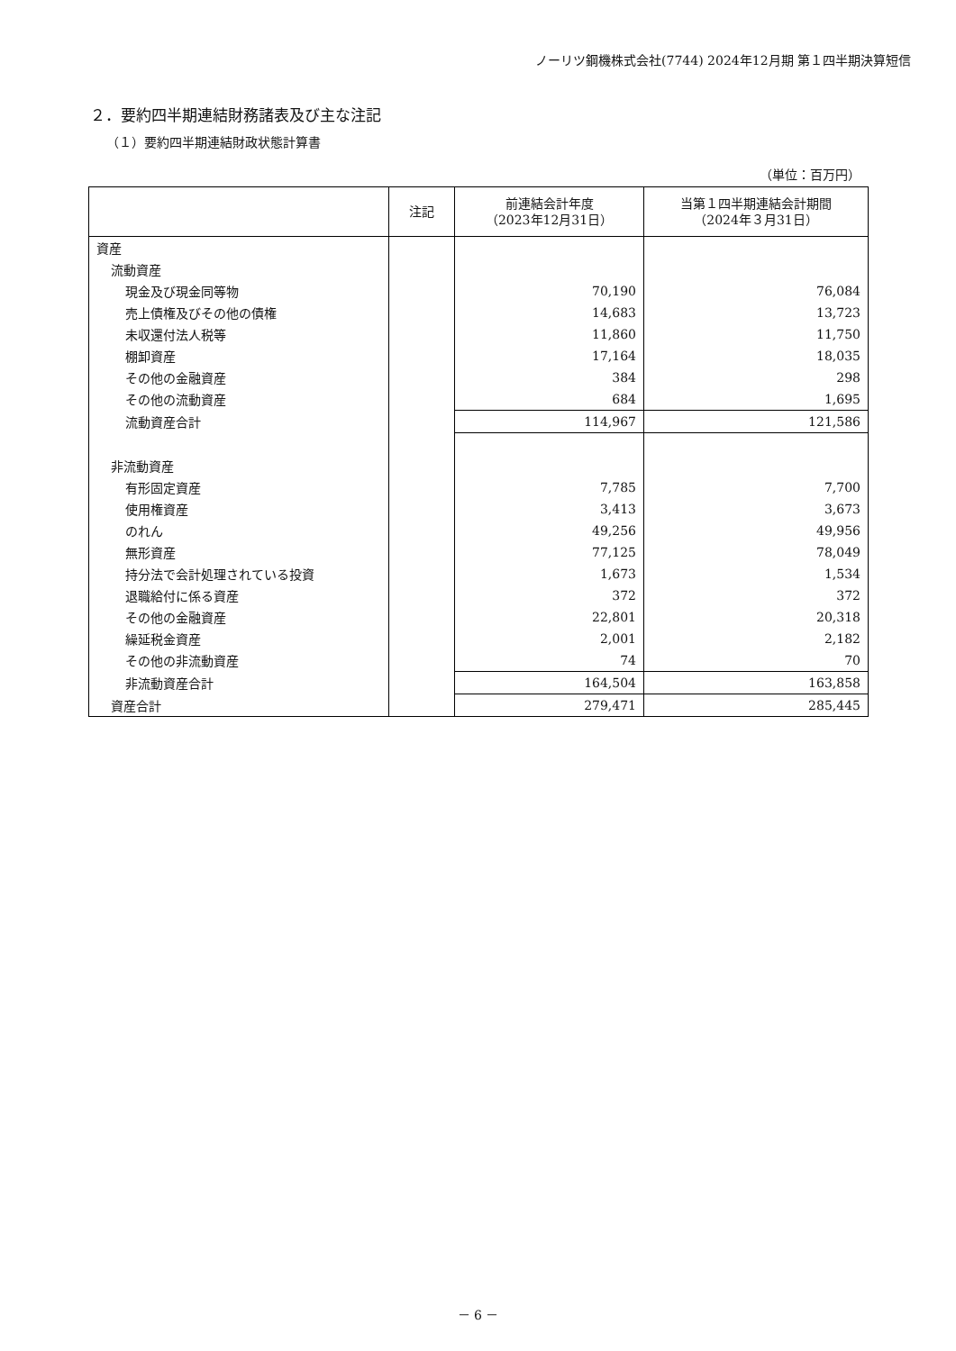ノーリツ鋼機株式会社(7744) 2024年12月期 第１四半期決算短信
２．要約四半期連結財務諸表及び主な注記
（１）要約四半期連結財政状態計算書
（単位：百万円）
| | 注記 | 前連結会計年度 （2023年12月31日） | 当第１四半期連結会計期間 （2024年３月31日） |
| --- | --- | --- | --- |
| 資産 | | | |
| 流動資産 | | | |
| 現金及び現金同等物 | | 70,190 | 76,084 |
| 売上債権及びその他の債権 | | 14,683 | 13,723 |
| 未収還付法人税等 | | 11,860 | 11,750 |
| 棚卸資産 | | 17,164 | 18,035 |
| その他の金融資産 | | 384 | 298 |
| その他の流動資産 | | 684 | 1,695 |
| 流動資産合計 | | 114,967 | 121,586 |
| 非流動資産 | | | |
| 有形固定資産 | | 7,785 | 7,700 |
| 使用権資産 | | 3,413 | 3,673 |
| のれん | | 49,256 | 49,956 |
| 無形資産 | | 77,125 | 78,049 |
| 持分法で会計処理されている投資 | | 1,673 | 1,534 |
| 退職給付に係る資産 | | 372 | 372 |
| その他の金融資産 | | 22,801 | 20,318 |
| 繰延税金資産 | | 2,001 | 2,182 |
| その他の非流動資産 | | 74 | 70 |
| 非流動資産合計 | | 164,504 | 163,858 |
| 資産合計 | | 279,471 | 285,445 |
－ 6 －